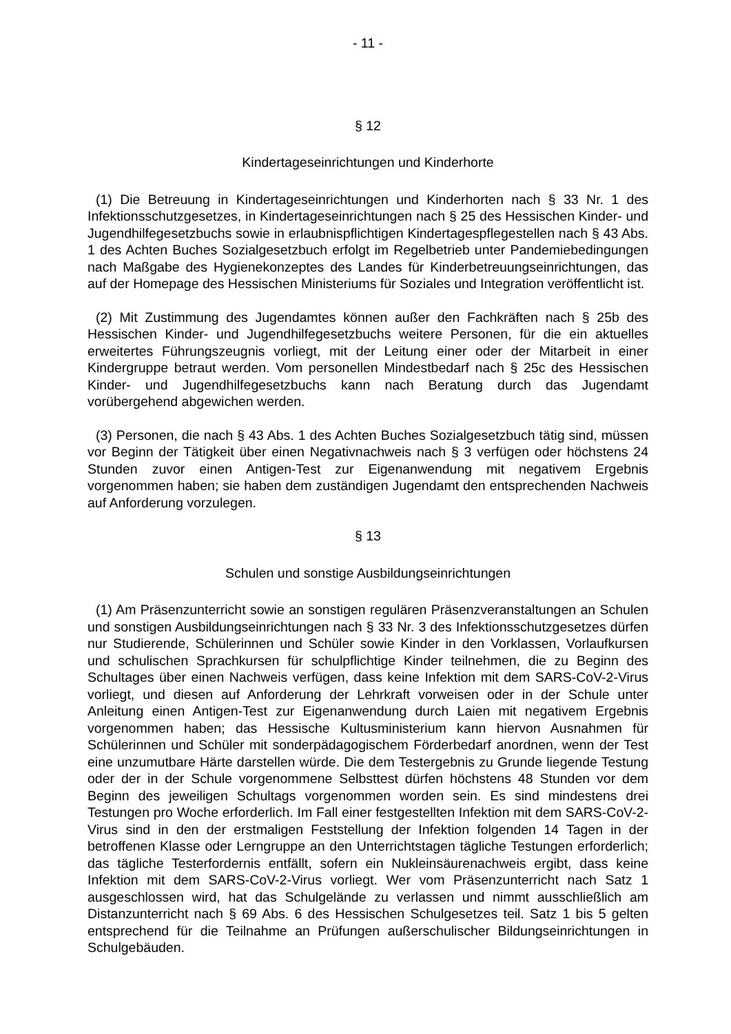- 11 -
§ 12
Kindertageseinrichtungen und Kinderhorte
(1) Die Betreuung in Kindertageseinrichtungen und Kinderhorten nach § 33 Nr. 1 des Infektionsschutzgesetzes, in Kindertageseinrichtungen nach § 25 des Hessischen Kinder- und Jugendhilfegesetzbuchs sowie in erlaubnispflichtigen Kindertagespflegestellen nach § 43 Abs. 1 des Achten Buches Sozialgesetzbuch erfolgt im Regelbetrieb unter Pandemiebedingungen nach Maßgabe des Hygienekonzeptes des Landes für Kinderbetreuungseinrichtungen, das auf der Homepage des Hessischen Ministeriums für Soziales und Integration veröffentlicht ist.
(2) Mit Zustimmung des Jugendamtes können außer den Fachkräften nach § 25b des Hessischen Kinder- und Jugendhilfegesetzbuchs weitere Personen, für die ein aktuelles erweitertes Führungszeugnis vorliegt, mit der Leitung einer oder der Mitarbeit in einer Kindergruppe betraut werden. Vom personellen Mindestbedarf nach § 25c des Hessischen Kinder- und Jugendhilfegesetzbuchs kann nach Beratung durch das Jugendamt vorübergehend abgewichen werden.
(3) Personen, die nach § 43 Abs. 1 des Achten Buches Sozialgesetzbuch tätig sind, müssen vor Beginn der Tätigkeit über einen Negativnachweis nach § 3 verfügen oder höchstens 24 Stunden zuvor einen Antigen-Test zur Eigenanwendung mit negativem Ergebnis vorgenommen haben; sie haben dem zuständigen Jugendamt den entsprechenden Nachweis auf Anforderung vorzulegen.
§ 13
Schulen und sonstige Ausbildungseinrichtungen
(1) Am Präsenzunterricht sowie an sonstigen regulären Präsenzveranstaltungen an Schulen und sonstigen Ausbildungseinrichtungen nach § 33 Nr. 3 des Infektionsschutzgesetzes dürfen nur Studierende, Schülerinnen und Schüler sowie Kinder in den Vorklassen, Vorlaufkursen und schulischen Sprachkursen für schulpflichtige Kinder teilnehmen, die zu Beginn des Schultages über einen Nachweis verfügen, dass keine Infektion mit dem SARS-CoV-2-Virus vorliegt, und diesen auf Anforderung der Lehrkraft vorweisen oder in der Schule unter Anleitung einen Antigen-Test zur Eigenanwendung durch Laien mit negativem Ergebnis vorgenommen haben; das Hessische Kultusministerium kann hiervon Ausnahmen für Schülerinnen und Schüler mit sonderpädagogischem Förderbedarf anordnen, wenn der Test eine unzumutbare Härte darstellen würde. Die dem Testergebnis zu Grunde liegende Testung oder der in der Schule vorgenommene Selbsttest dürfen höchstens 48 Stunden vor dem Beginn des jeweiligen Schultags vorgenommen worden sein. Es sind mindestens drei Testungen pro Woche erforderlich. Im Fall einer festgestellten Infektion mit dem SARS-CoV-2-Virus sind in den der erstmaligen Feststellung der Infektion folgenden 14 Tagen in der betroffenen Klasse oder Lerngruppe an den Unterrichtstagen tägliche Testungen erforderlich; das tägliche Testerfordernis entfällt, sofern ein Nukleinsäurenachweis ergibt, dass keine Infektion mit dem SARS-CoV-2-Virus vorliegt. Wer vom Präsenzunterricht nach Satz 1 ausgeschlossen wird, hat das Schulgelände zu verlassen und nimmt ausschließlich am Distanzunterricht nach § 69 Abs. 6 des Hessischen Schulgesetzes teil. Satz 1 bis 5 gelten entsprechend für die Teilnahme an Prüfungen außerschulischer Bildungseinrichtungen in Schulgebäuden.